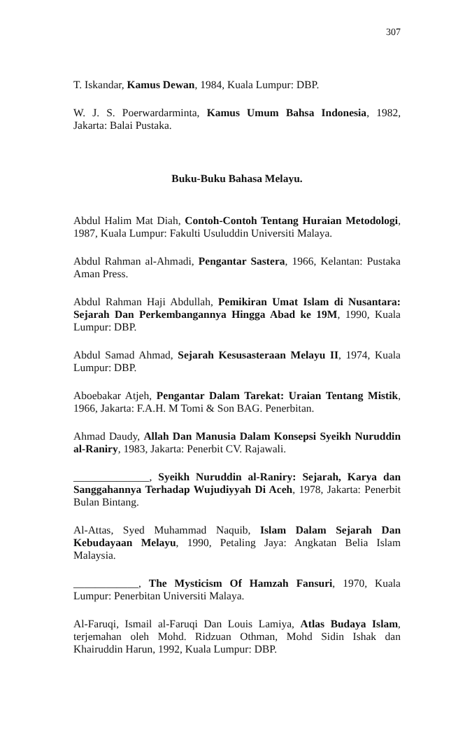307
T. Iskandar, Kamus Dewan, 1984, Kuala Lumpur: DBP.
W. J. S. Poerwardarminta, Kamus Umum Bahsa Indonesia, 1982, Jakarta: Balai Pustaka.
Buku-Buku Bahasa Melayu.
Abdul Halim Mat Diah, Contoh-Contoh Tentang Huraian Metodologi, 1987, Kuala Lumpur: Fakulti Usuluddin Universiti Malaya.
Abdul Rahman al-Ahmadi, Pengantar Sastera, 1966, Kelantan: Pustaka Aman Press.
Abdul Rahman Haji Abdullah, Pemikiran Umat Islam di Nusantara: Sejarah Dan Perkembangannya Hingga Abad ke 19M, 1990, Kuala Lumpur: DBP.
Abdul Samad Ahmad, Sejarah Kesusasteraan Melayu II, 1974, Kuala Lumpur: DBP.
Aboebakar Atjeh, Pengantar Dalam Tarekat: Uraian Tentang Mistik, 1966, Jakarta: F.A.H. M Tomi & Son BAG. Penerbitan.
Ahmad Daudy, Allah Dan Manusia Dalam Konsepsi Syeikh Nuruddin al-Raniry, 1983, Jakarta: Penerbit CV. Rajawali.
______________, Syeikh Nuruddin al-Raniry: Sejarah, Karya dan Sanggahannya Terhadap Wujudiyyah Di Aceh, 1978, Jakarta: Penerbit Bulan Bintang.
Al-Attas, Syed Muhammad Naquib, Islam Dalam Sejarah Dan Kebudayaan Melayu, 1990, Petaling Jaya: Angkatan Belia Islam Malaysia.
____________, The Mysticism Of Hamzah Fansuri, 1970, Kuala Lumpur: Penerbitan Universiti Malaya.
Al-Faruqi, Ismail al-Faruqi Dan Louis Lamiya, Atlas Budaya Islam, terjemahan oleh Mohd. Ridzuan Othman, Mohd Sidin Ishak dan Khairuddin Harun, 1992, Kuala Lumpur: DBP.